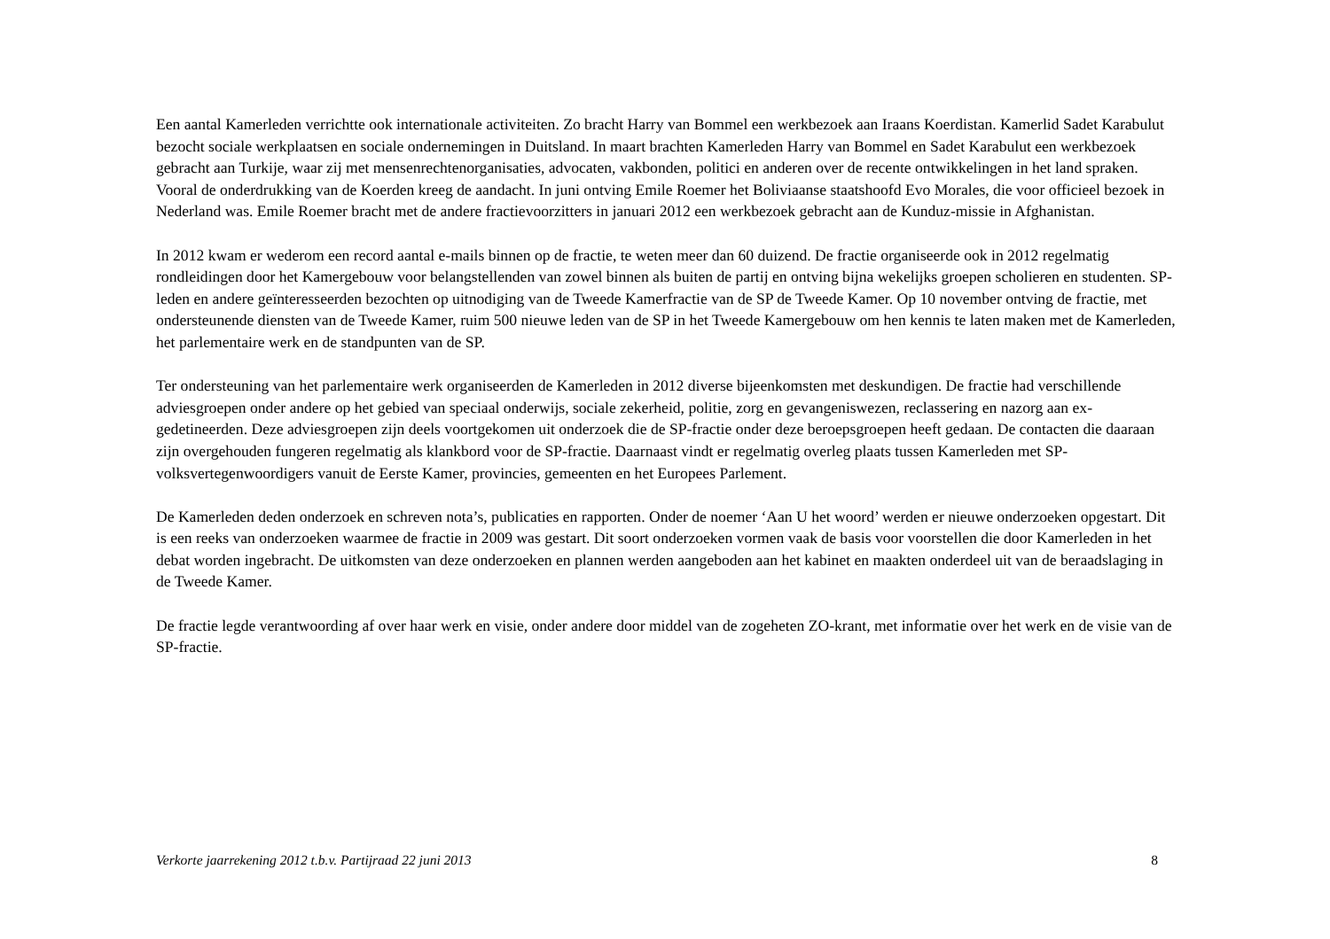Een aantal Kamerleden verrichtte ook internationale activiteiten. Zo bracht Harry van Bommel een werkbezoek aan Iraans Koerdistan. Kamerlid Sadet Karabulut bezocht sociale werkplaatsen en sociale ondernemingen in Duitsland. In maart brachten Kamerleden Harry van Bommel en Sadet Karabulut een werkbezoek gebracht aan Turkije, waar zij met mensenrechtenorganisaties, advocaten, vakbonden, politici en anderen over de recente ontwikkelingen in het land spraken. Vooral de onderdrukking van de Koerden kreeg de aandacht. In juni ontving Emile Roemer het Boliviaanse staatshoofd Evo Morales, die voor officieel bezoek in Nederland was. Emile Roemer bracht met de andere fractievoorzitters in januari 2012 een werkbezoek gebracht aan de Kunduz-missie in Afghanistan.
In 2012 kwam er wederom een record aantal e-mails binnen op de fractie, te weten meer dan 60 duizend. De fractie organiseerde ook in 2012 regelmatig rondleidingen door het Kamergebouw voor belangstellenden van zowel binnen als buiten de partij en ontving bijna wekelijks groepen scholieren en studenten. SP-leden en andere geïnteresseerden bezochten op uitnodiging van de Tweede Kamerfractie van de SP de Tweede Kamer. Op 10 november ontving de fractie, met ondersteunende diensten van de Tweede Kamer, ruim 500 nieuwe leden van de SP in het Tweede Kamergebouw om hen kennis te laten maken met de Kamerleden, het parlementaire werk en de standpunten van de SP.
Ter ondersteuning van het parlementaire werk organiseerden de Kamerleden in 2012 diverse bijeenkomsten met deskundigen. De fractie had verschillende adviesgroepen onder andere op het gebied van speciaal onderwijs, sociale zekerheid, politie, zorg en gevangeniswezen, reclassering en nazorg aan ex-gedetineerden. Deze adviesgroepen zijn deels voortgekomen uit onderzoek die de SP-fractie onder deze beroepsgroepen heeft gedaan. De contacten die daaraan zijn overgehouden fungeren regelmatig als klankbord voor de SP-fractie. Daarnaast vindt er regelmatig overleg plaats tussen Kamerleden met SP-volksvertegenwoordigers vanuit de Eerste Kamer, provincies, gemeenten en het Europees Parlement.
De Kamerleden deden onderzoek en schreven nota’s, publicaties en rapporten. Onder de noemer ‘Aan U het woord’ werden er nieuwe onderzoeken opgestart. Dit is een reeks van onderzoeken waarmee de fractie in 2009 was gestart. Dit soort onderzoeken vormen vaak de basis voor voorstellen die door Kamerleden in het debat worden ingebracht. De uitkomsten van deze onderzoeken en plannen werden aangeboden aan het kabinet en maakten onderdeel uit van de beraadslaging in de Tweede Kamer.
De fractie legde verantwoording af over haar werk en visie, onder andere door middel van de zogeheten ZO-krant, met informatie over het werk en de visie van de SP-fractie.
Verkorte jaarrekening 2012 t.b.v. Partijraad 22 juni 2013 8